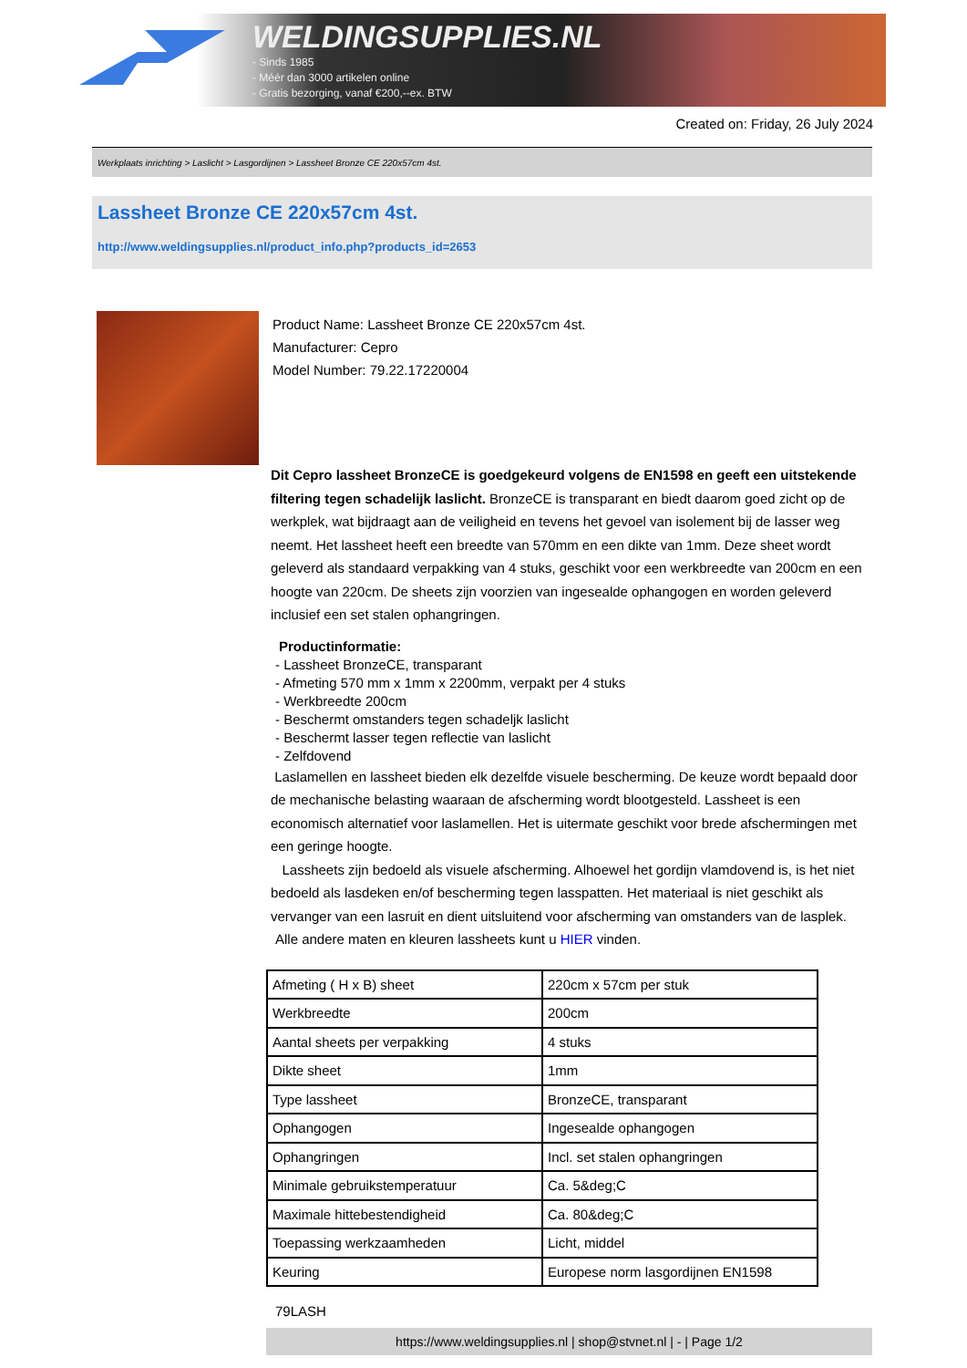WELDINGSUPPLIES.NL
- Sinds 1985
- Méér dan 3000 artikelen online
- Gratis bezorging, vanaf €200,--ex. BTW
Created on: Friday, 26 July 2024
Werkplaats inrichting > Laslicht > Lasgordijnen > Lassheet Bronze CE 220x57cm 4st.
Lassheet Bronze CE 220x57cm 4st.
http://www.weldingsupplies.nl/product_info.php?products_id=2653
Product Name: Lassheet Bronze CE 220x57cm 4st.
Manufacturer: Cepro
Model Number: 79.22.17220004
Dit Cepro lassheet BronzeCE is goedgekeurd volgens de EN1598 en geeft een uitstekende filtering tegen schadelijk laslicht. BronzeCE is transparant en biedt daarom goed zicht op de werkplek, wat bijdraagt aan de veiligheid en tevens het gevoel van isolement bij de lasser weg neemt. Het lassheet heeft een breedte van 570mm en een dikte van 1mm. Deze sheet wordt geleverd als standaard verpakking van 4 stuks, geschikt voor een werkbreedte van 200cm en een hoogte van 220cm. De sheets zijn voorzien van ingesealde ophangogen en worden geleverd inclusief een set stalen ophangringen.
Productinformatie:
- Lassheet BronzeCE, transparant
- Afmeting 570 mm x 1mm x 2200mm, verpakt per 4 stuks
- Werkbreedte 200cm
- Beschermt omstanders tegen schadeljk laslicht
- Beschermt lasser tegen reflectie van laslicht
- Zelfdovend
Laslamellen en lassheet bieden elk dezelfde visuele bescherming. De keuze wordt bepaald door de mechanische belasting waaraan de afscherming wordt blootgesteld. Lassheet is een economisch alternatief voor laslamellen. Het is uitermate geschikt voor brede afschermingen met een geringe hoogte.
Lassheets zijn bedoeld als visuele afscherming. Alhoewel het gordijn vlamdovend is, is het niet bedoeld als lasdeken en/of bescherming tegen lasspatten. Het materiaal is niet geschikt als vervanger van een lasruit en dient uitsluitend voor afscherming van omstanders van de lasplek.
Alle andere maten en kleuren lassheets kunt u HIER vinden.
| Afmeting ( H x B) sheet | 220cm x 57cm per stuk |
| Werkbreedte | 200cm |
| Aantal sheets per verpakking | 4 stuks |
| Dikte sheet | 1mm |
| Type lassheet | BronzeCE, transparant |
| Ophangogen | Ingesealde ophangogen |
| Ophangringen | Incl. set stalen ophangringen |
| Minimale gebruikstemperatuur | Ca. 5&deg;C |
| Maximale hittebestendigheid | Ca. 80&deg;C |
| Toepassing werkzaamheden | Licht, middel |
| Keuring | Europese norm lasgordijnen EN1598 |
79LASH
https://www.weldingsupplies.nl | shop@stvnet.nl | - | Page 1/2